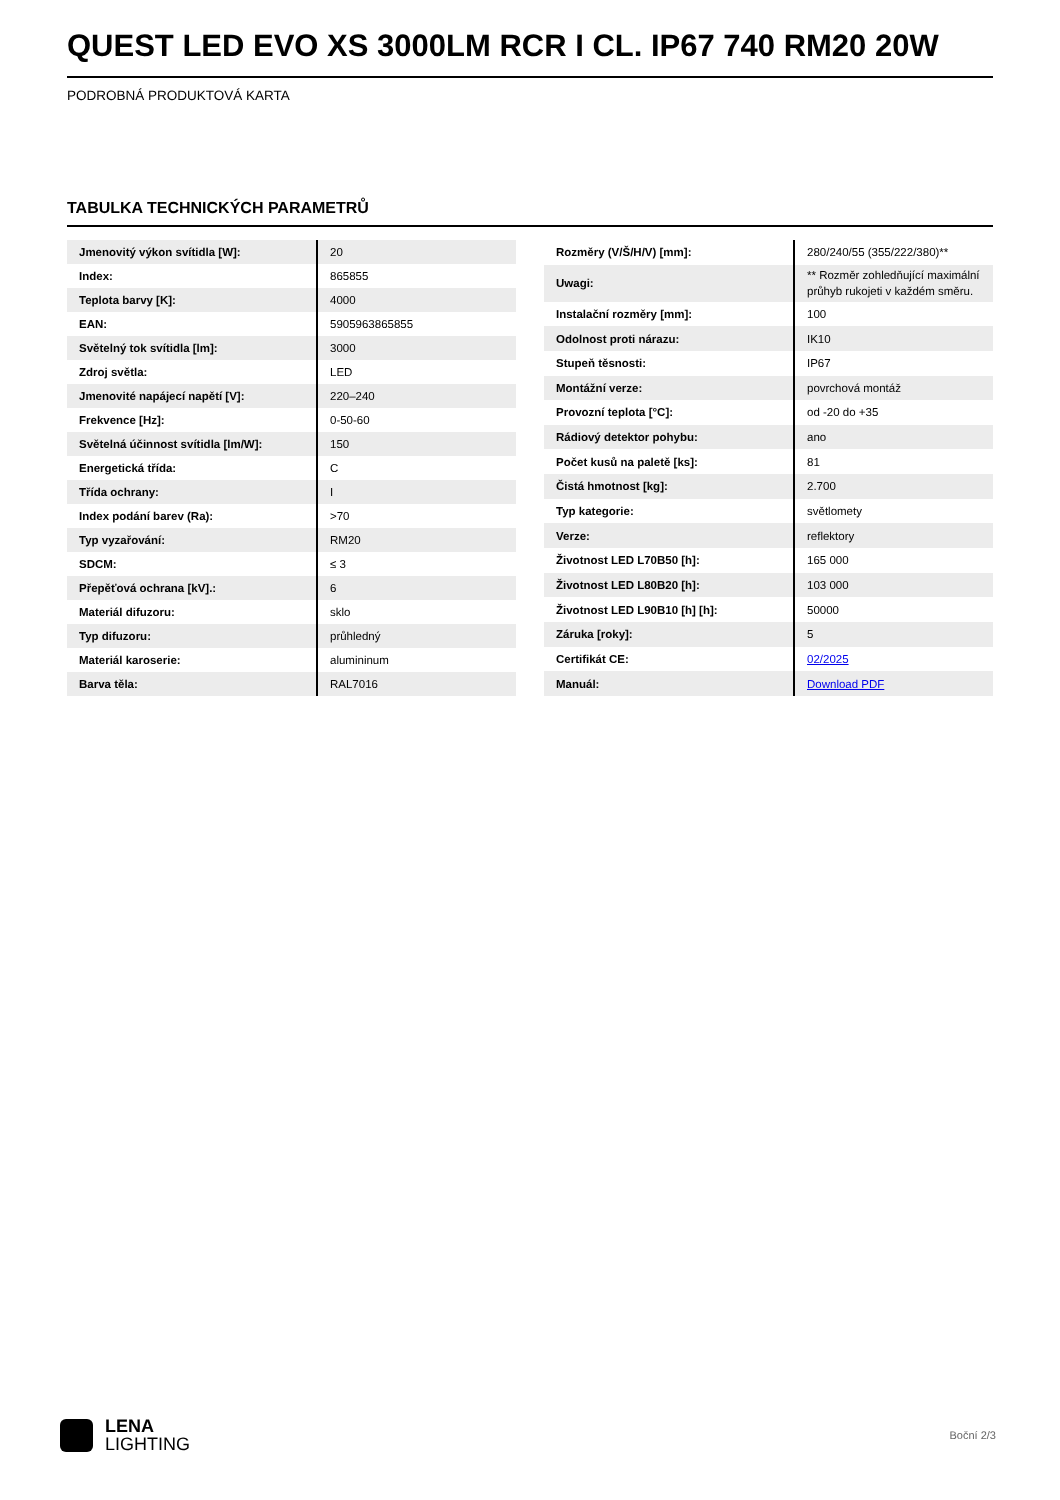QUEST LED EVO XS 3000LM RCR I CL. IP67 740 RM20 20W
PODROBNÁ PRODUKTOVÁ KARTA
TABULKA TECHNICKÝCH PARAMETRŮ
| Jmenovitý výkon svítidla [W]: | 20 |
| Index: | 865855 |
| Teplota barvy [K]: | 4000 |
| EAN: | 5905963865855 |
| Světelný tok svítidla [lm]: | 3000 |
| Zdroj světla: | LED |
| Jmenovité napájecí napětí [V]: | 220–240 |
| Frekvence [Hz]: | 0-50-60 |
| Světelná účinnost svítidla [lm/W]: | 150 |
| Energetická třída: | C |
| Třída ochrany: | I |
| Index podání barev (Ra): | >70 |
| Typ vyzařování: | RM20 |
| SDCM: | ≤ 3 |
| Přepěťová ochrana [kV].: | 6 |
| Materiál difuzoru: | sklo |
| Typ difuzoru: | průhledný |
| Materiál karoserie: | alumininum |
| Barva těla: | RAL7016 |
| Rozměry (V/Š/H/V) [mm]: | 280/240/55 (355/222/380)** |
| Uwagi: | ** Rozměr zohledňující maximální průhyb rukojeti v každém směru. |
| Instalační rozměry [mm]: | 100 |
| Odolnost proti nárazu: | IK10 |
| Stupeň těsnosti: | IP67 |
| Montážní verze: | povrchová montáž |
| Provozní teplota [°C]: | od -20 do +35 |
| Rádiový detektor pohybu: | ano |
| Počet kusů na paletě [ks]: | 81 |
| Čistá hmotnost [kg]: | 2.700 |
| Typ kategorie: | světlomety |
| Verze: | reflektory |
| Životnost LED L70B50 [h]: | 165 000 |
| Životnost LED L80B20 [h]: | 103 000 |
| Životnost LED L90B10 [h] [h]: | 50000 |
| Záruka [roky]: | 5 |
| Certifikát CE: | 02/2025 |
| Manuál: | Download PDF |
LENA
LIGHTING
Boční 2/3